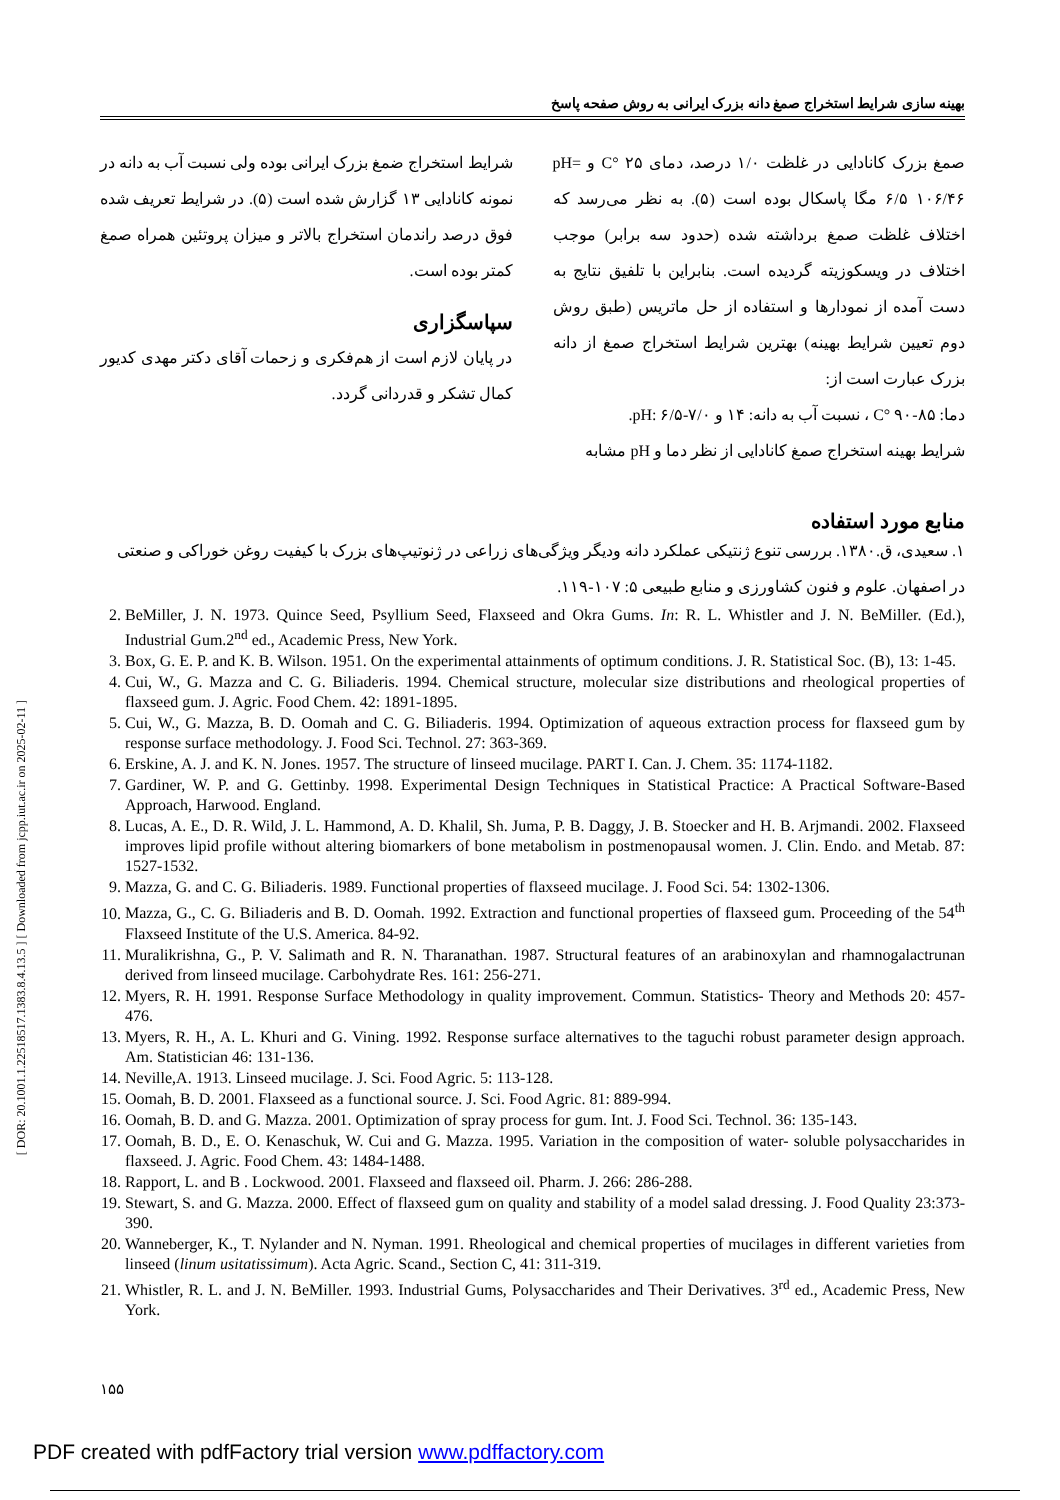[ DOR: 20.1001.1.22518517.1383.8.4.13.5 ] [ Downloaded from jcpp.iut.ac.ir on 2025-02-11 ]
بهینه سازی شرایط استخراج صمغ دانه بزرک ایرانی به روش صفحه پاسخ
صمغ بزرک کانادایی در غلظت ۱/۰ درصد، دمای ۲۵ °C و pH= ۶/۵ ۱۰۶/۴۶ مگا پاسکال بوده است (۵). به نظر می‌رسد که اختلاف غلظت صمغ برداشته شده (حدود سه برابر) موجب اختلاف در ویسکوزیته گردیده است. بنابراین با تلفیق نتایج به دست آمده از نمودارها و استفاده از حل ماتریس (طبق روش دوم تعیین شرایط بهینه) بهترین شرایط استخراج صمغ از دانه بزرک عبارت است از:
دما: ۸۵-۹۰ °C ، نسبت آب به دانه: ۱۴ و pH: ۶/۵-۷/۰.
شرایط بهینه استخراج صمغ کانادایی از نظر دما و pH مشابه
شرایط استخراج ضمغ بزرک ایرانی بوده ولی نسبت آب به دانه در نمونه کانادایی ۱۳ گزارش شده است (۵). در شرایط تعریف شده فوق درصد راندمان استخراج بالاتر و میزان پروتئین همراه صمغ کمتر بوده است.
سپاسگزاری
در پایان لازم است از هم‌فکری و زحمات آقای دکتر مهدی کدیور کمال تشکر و قدردانی گردد.
منابع مورد استفاده
۱. سعیدی، ق.۱۳۸۰. بررسی تنوع ژنتیکی عملکرد دانه ودیگر ویژگی‌های زراعی در ژنوتیپ‌های بزرک با کیفیت روغن خوراکی و صنعتی در اصفهان. علوم و فنون کشاورزی و منابع طبیعی ۵: ۱۰۷-۱۱۹.
2. BeMiller, J. N. 1973. Quince Seed, Psyllium Seed, Flaxseed and Okra Gums. In: R. L. Whistler and J. N. BeMiller. (Ed.), Industrial Gum.2<sup>nd</sup> ed., Academic Press, New York.
3. Box, G. E. P. and K. B. Wilson. 1951. On the experimental attainments of optimum conditions. J. R. Statistical Soc. (B), 13: 1-45.
4. Cui, W., G. Mazza and C. G. Biliaderis. 1994. Chemical structure, molecular size distributions and rheological properties of flaxseed gum. J. Agric. Food Chem. 42: 1891-1895.
5. Cui, W., G. Mazza, B. D. Oomah and C. G. Biliaderis. 1994. Optimization of aqueous extraction process for flaxseed gum by response surface methodology. J. Food Sci. Technol. 27: 363-369.
6. Erskine, A. J. and K. N. Jones. 1957. The structure of linseed mucilage. PART I. Can. J. Chem. 35: 1174-1182.
7. Gardiner, W. P. and G. Gettinby. 1998. Experimental Design Techniques in Statistical Practice: A Practical Software-Based Approach, Harwood. England.
8. Lucas, A. E., D. R. Wild, J. L. Hammond, A. D. Khalil, Sh. Juma, P. B. Daggy, J. B. Stoecker and H. B. Arjmandi. 2002. Flaxseed improves lipid profile without altering biomarkers of bone metabolism in postmenopausal women. J. Clin. Endo. and Metab. 87: 1527-1532.
9. Mazza, G. and C. G. Biliaderis. 1989. Functional properties of flaxseed mucilage. J. Food Sci. 54: 1302-1306.
10. Mazza, G., C. G. Biliaderis and B. D. Oomah. 1992. Extraction and functional properties of flaxseed gum. Proceeding of the 54<sup>th</sup> Flaxseed Institute of the U.S. America. 84-92.
11. Muralikrishna, G., P. V. Salimath and R. N. Tharanathan. 1987. Structural features of an arabinoxylan and rhamnogalactrunan derived from linseed mucilage. Carbohydrate Res. 161: 256-271.
12. Myers, R. H. 1991. Response Surface Methodology in quality improvement. Commun. Statistics- Theory and Methods 20: 457-476.
13. Myers, R. H., A. L. Khuri and G. Vining. 1992. Response surface alternatives to the taguchi robust parameter design approach. Am. Statistician 46: 131-136.
14. Neville,A. 1913. Linseed mucilage. J. Sci. Food Agric. 5: 113-128.
15. Oomah, B. D. 2001. Flaxseed as a functional source. J. Sci. Food Agric. 81: 889-994.
16. Oomah, B. D. and G. Mazza. 2001. Optimization of spray process for gum. Int. J. Food Sci. Technol. 36: 135-143.
17. Oomah, B. D., E. O. Kenaschuk, W. Cui and G. Mazza. 1995. Variation in the composition of water- soluble polysaccharides in flaxseed. J. Agric. Food Chem. 43: 1484-1488.
18. Rapport, L. and B . Lockwood. 2001. Flaxseed and flaxseed oil. Pharm. J. 266: 286-288.
19. Stewart, S. and G. Mazza. 2000. Effect of flaxseed gum on quality and stability of a model salad dressing. J. Food Quality 23:373-390.
20. Wanneberger, K., T. Nylander and N. Nyman. 1991. Rheological and chemical properties of mucilages in different varieties from linseed (linum usitatissimum). Acta Agric. Scand., Section C, 41: 311-319.
21. Whistler, R. L. and J. N. BeMiller. 1993. Industrial Gums, Polysaccharides and Their Derivatives. 3<sup>rd</sup> ed., Academic Press, New York.
۱۵۵
PDF created with pdfFactory trial version www.pdffactory.com